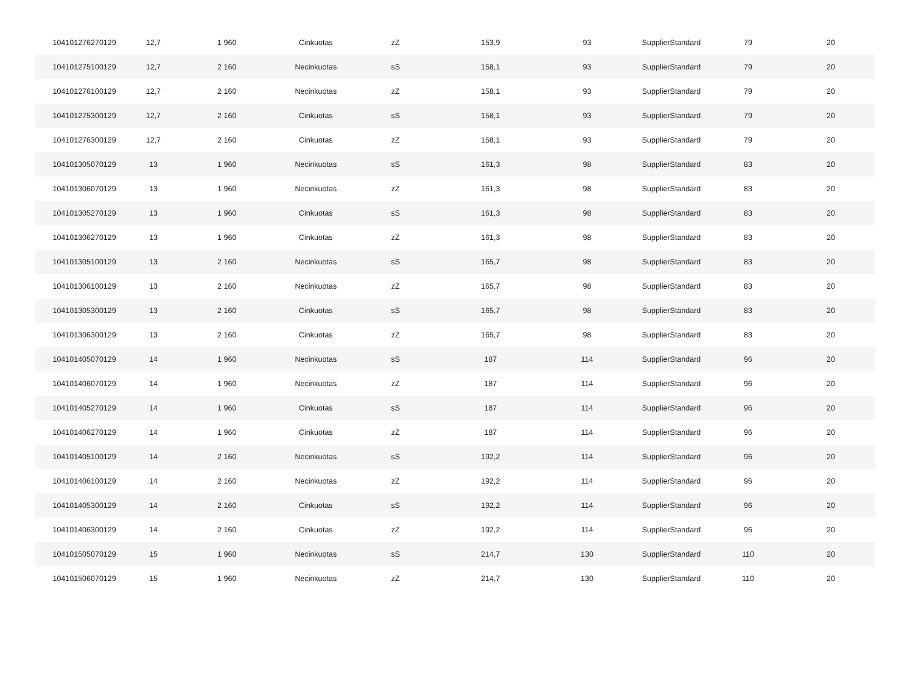| 104101276270129 | 12,7 | 1 960 | Cinkuotas | zZ | 153,9 | 93 | SupplierStandard | 79 | 20 |
| 104101275100129 | 12,7 | 2 160 | Necinkuotas | sS | 158,1 | 93 | SupplierStandard | 79 | 20 |
| 104101276100129 | 12,7 | 2 160 | Necinkuotas | zZ | 158,1 | 93 | SupplierStandard | 79 | 20 |
| 104101275300129 | 12,7 | 2 160 | Cinkuotas | sS | 158,1 | 93 | SupplierStandard | 79 | 20 |
| 104101276300129 | 12,7 | 2 160 | Cinkuotas | zZ | 158,1 | 93 | SupplierStandard | 79 | 20 |
| 104101305070129 | 13 | 1 960 | Necinkuotas | sS | 161,3 | 98 | SupplierStandard | 83 | 20 |
| 104101306070129 | 13 | 1 960 | Necinkuotas | zZ | 161,3 | 98 | SupplierStandard | 83 | 20 |
| 104101305270129 | 13 | 1 960 | Cinkuotas | sS | 161,3 | 98 | SupplierStandard | 83 | 20 |
| 104101306270129 | 13 | 1 960 | Cinkuotas | zZ | 161,3 | 98 | SupplierStandard | 83 | 20 |
| 104101305100129 | 13 | 2 160 | Necinkuotas | sS | 165,7 | 98 | SupplierStandard | 83 | 20 |
| 104101306100129 | 13 | 2 160 | Necinkuotas | zZ | 165,7 | 98 | SupplierStandard | 83 | 20 |
| 104101305300129 | 13 | 2 160 | Cinkuotas | sS | 165,7 | 98 | SupplierStandard | 83 | 20 |
| 104101306300129 | 13 | 2 160 | Cinkuotas | zZ | 165,7 | 98 | SupplierStandard | 83 | 20 |
| 104101405070129 | 14 | 1 960 | Necinkuotas | sS | 187 | 114 | SupplierStandard | 96 | 20 |
| 104101406070129 | 14 | 1 960 | Necinkuotas | zZ | 187 | 114 | SupplierStandard | 96 | 20 |
| 104101405270129 | 14 | 1 960 | Cinkuotas | sS | 187 | 114 | SupplierStandard | 96 | 20 |
| 104101406270129 | 14 | 1 960 | Cinkuotas | zZ | 187 | 114 | SupplierStandard | 96 | 20 |
| 104101405100129 | 14 | 2 160 | Necinkuotas | sS | 192,2 | 114 | SupplierStandard | 96 | 20 |
| 104101406100129 | 14 | 2 160 | Necinkuotas | zZ | 192,2 | 114 | SupplierStandard | 96 | 20 |
| 104101405300129 | 14 | 2 160 | Cinkuotas | sS | 192,2 | 114 | SupplierStandard | 96 | 20 |
| 104101406300129 | 14 | 2 160 | Cinkuotas | zZ | 192,2 | 114 | SupplierStandard | 96 | 20 |
| 104101505070129 | 15 | 1 960 | Necinkuotas | sS | 214,7 | 130 | SupplierStandard | 110 | 20 |
| 104101506070129 | 15 | 1 960 | Necinkuotas | zZ | 214,7 | 130 | SupplierStandard | 110 | 20 |